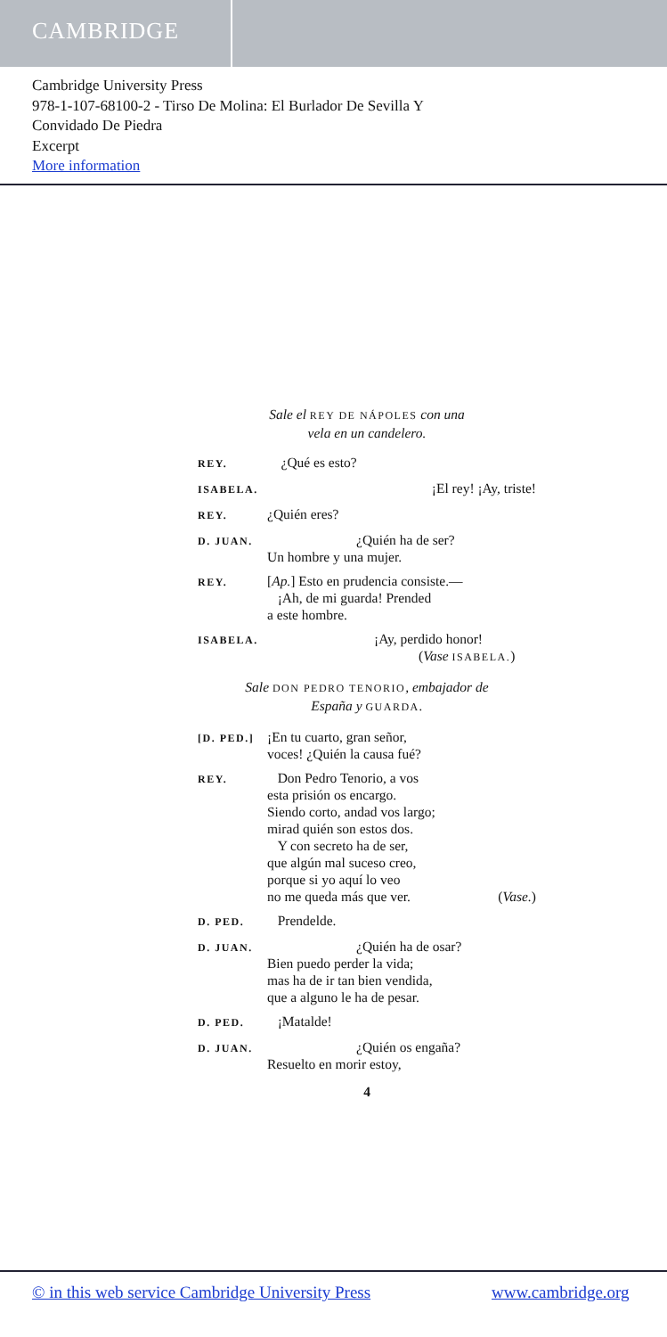CAMBRIDGE
Cambridge University Press
978-1-107-68100-2 - Tirso De Molina: El Burlador De Sevilla Y
Convidado De Piedra
Excerpt
More information
Sale el REY DE NÁPOLES con una
vela en un candelero.
REY.
¿Qué es esto?
ISABELA.
¡El rey! ¡Ay, triste!
REY.
¿Quién eres?
D. JUAN.
¿Quién ha de ser?
Un hombre y una mujer.
REY.
[Ap.] Esto en prudencia consiste.—
¡Ah, de mi guarda! Prended
a este hombre.
ISABELA.
¡Ay, perdido honor!
(Vase ISABELA.)
Sale DON PEDRO TENORIO, embajador de
España y GUARDA.
[D. PED.]
¡En tu cuarto, gran señor,
voces! ¿Quién la causa fué?
REY.
Don Pedro Tenorio, a vos
esta prisión os encargo.
Siendo corto, andad vos largo;
mirad quién son estos dos.
Y con secreto ha de ser,
que algún mal suceso creo,
porque si yo aquí lo veo
no me queda más que ver. (Vase.)
D. PED.
Prendelde.
D. JUAN.
¿Quién ha de osar?
Bien puedo perder la vida;
mas ha de ir tan bien vendida,
que a alguno le ha de pesar.
D. PED.
¡Matalde!
D. JUAN.
¿Quién os engaña?
Resuelto en morir estoy,
4
© in this web service Cambridge University Press www.cambridge.org